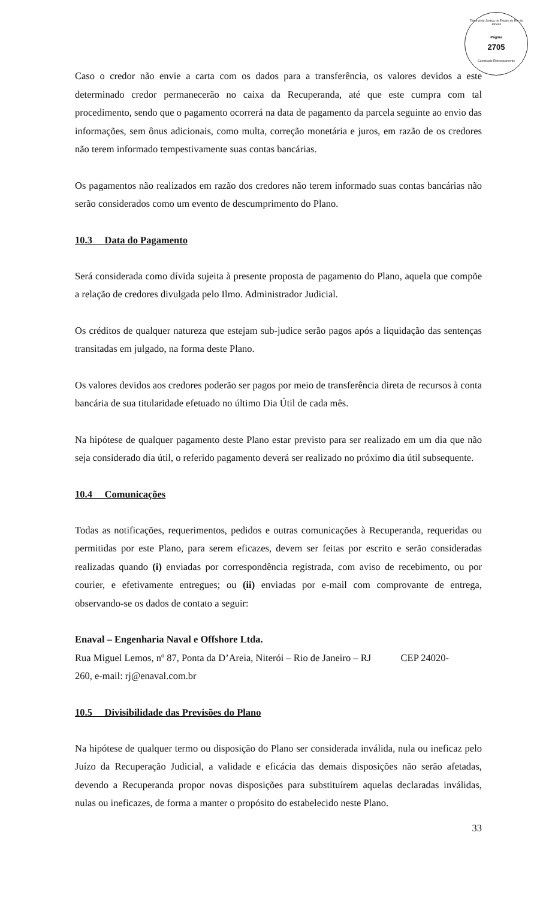Tribunal de Justiça do Estado do Rio de Janeiro
Página
2705
Carimbado Eletronicamente
Caso o credor não envie a carta com os dados para a transferência, os valores devidos a este determinado credor permanecerão no caixa da Recuperanda, até que este cumpra com tal procedimento, sendo que o pagamento ocorrerá na data de pagamento da parcela seguinte ao envio das informações, sem ônus adicionais, como multa, correção monetária e juros, em razão de os credores não terem informado tempestivamente suas contas bancárias.
Os pagamentos não realizados em razão dos credores não terem informado suas contas bancárias não serão considerados como um evento de descumprimento do Plano.
10.3 Data do Pagamento
Será considerada como dívida sujeita à presente proposta de pagamento do Plano, aquela que compõe a relação de credores divulgada pelo Ilmo. Administrador Judicial.
Os créditos de qualquer natureza que estejam sub-judice serão pagos após a liquidação das sentenças transitadas em julgado, na forma deste Plano.
Os valores devidos aos credores poderão ser pagos por meio de transferência direta de recursos à conta bancária de sua titularidade efetuado no último Dia Útil de cada mês.
Na hipótese de qualquer pagamento deste Plano estar previsto para ser realizado em um dia que não seja considerado dia útil, o referido pagamento deverá ser realizado no próximo dia útil subsequente.
10.4 Comunicações
Todas as notificações, requerimentos, pedidos e outras comunicações à Recuperanda, requeridas ou permitidas por este Plano, para serem eficazes, devem ser feitas por escrito e serão consideradas realizadas quando (i) enviadas por correspondência registrada, com aviso de recebimento, ou por courier, e efetivamente entregues; ou (ii) enviadas por e-mail com comprovante de entrega, observando-se os dados de contato a seguir:
Enaval – Engenharia Naval e Offshore Ltda.
Rua Miguel Lemos, nº 87, Ponta da D’Areia, Niterói – Rio de Janeiro – RJ CEP 24020-
260, e-mail: rj@enaval.com.br
10.5 Divisibilidade das Previsões do Plano
Na hipótese de qualquer termo ou disposição do Plano ser considerada inválida, nula ou ineficaz pelo Juízo da Recuperação Judicial, a validade e eficácia das demais disposições não serão afetadas, devendo a Recuperanda propor novas disposições para substituírem aquelas declaradas inválidas, nulas ou ineficazes, de forma a manter o propósito do estabelecido neste Plano.
33